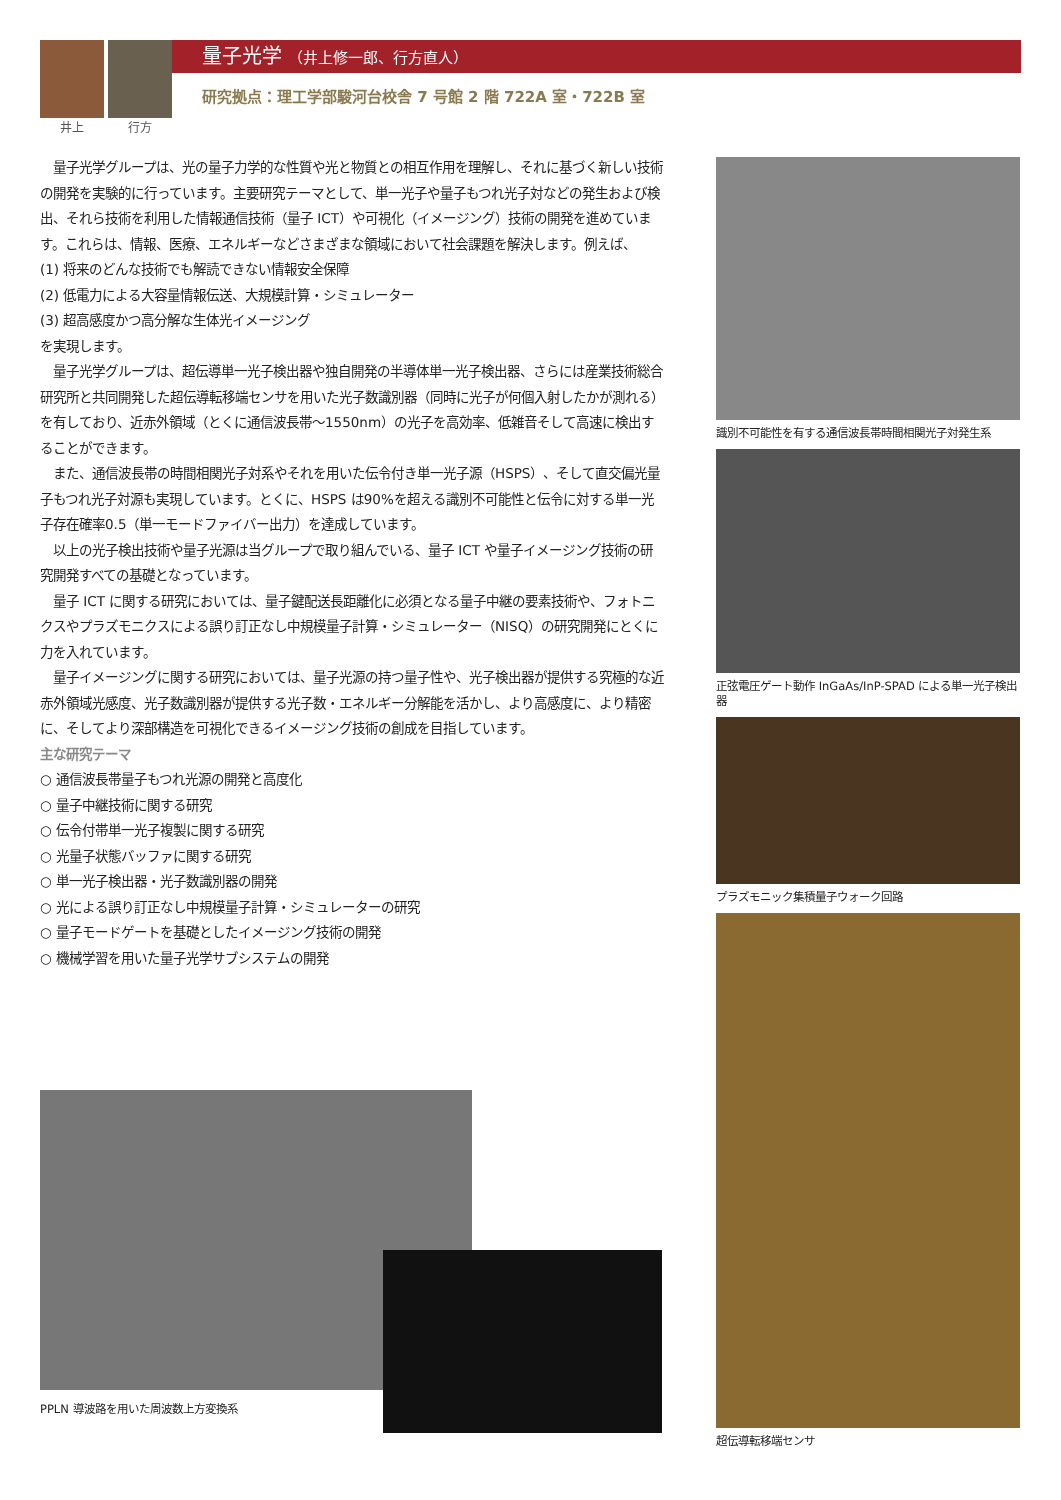井上 行方
量子光学 （井上修一郎、行方直人）
研究拠点：理工学部駿河台校舎 7 号館 2 階 722A 室・722B 室
　量子光学グループは、光の量子力学的な性質や光と物質との相互作用を理解し、それに基づく新しい技術の開発を実験的に行っています。主要研究テーマとして、単一光子や量子もつれ光子対などの発生および検出、それら技術を利用した情報通信技術（量子 ICT）や可視化（イメージング）技術の開発を進めています。これらは、情報、医療、エネルギーなどさまざまな領域において社会課題を解決します。例えば、
(1) 将来のどんな技術でも解読できない情報安全保障
(2) 低電力による大容量情報伝送、大規模計算・シミュレーター
(3) 超高感度かつ高分解な生体光イメージング
を実現します。
　量子光学グループは、超伝導単一光子検出器や独自開発の半導体単一光子検出器、さらには産業技術総合研究所と共同開発した超伝導転移端センサを用いた光子数識別器（同時に光子が何個入射したかが測れる）を有しており、近赤外領域（とくに通信波長帯〜1550nm）の光子を高効率、低雑音そして高速に検出することができます。
　また、通信波長帯の時間相関光子対系やそれを用いた伝令付き単一光子源（HSPS）、そして直交偏光量子もつれ光子対源も実現しています。とくに、HSPS は90%を超える識別不可能性と伝令に対する単一光子存在確率0.5（単一モードファイバー出力）を達成しています。
　以上の光子検出技術や量子光源は当グループで取り組んでいる、量子 ICT や量子イメージング技術の研究開発すべての基礎となっています。
　量子 ICT に関する研究においては、量子鍵配送長距離化に必須となる量子中継の要素技術や、フォトニクスやプラズモニクスによる誤り訂正なし中規模量子計算・シミュレーター（NISQ）の研究開発にとくに力を入れています。
　量子イメージングに関する研究においては、量子光源の持つ量子性や、光子検出器が提供する究極的な近赤外領域光感度、光子数識別器が提供する光子数・エネルギー分解能を活かし、より高感度に、より精密に、そしてより深部構造を可視化できるイメージング技術の創成を目指しています。
主な研究テーマ
○ 通信波長帯量子もつれ光源の開発と高度化
○ 量子中継技術に関する研究
○ 伝令付帯単一光子複製に関する研究
○ 光量子状態バッファに関する研究
○ 単一光子検出器・光子数識別器の開発
○ 光による誤り訂正なし中規模量子計算・シミュレーターの研究
○ 量子モードゲートを基礎としたイメージング技術の開発
○ 機械学習を用いた量子光学サブシステムの開発
識別不可能性を有する通信波長帯時間相関光子対発生系
正弦電圧ゲート動作 InGaAs/InP-SPAD による単一光子検出器
プラズモニック集積量子ウォーク回路
超伝導転移端センサ
PPLN 導波路を用いた周波数上方変換系